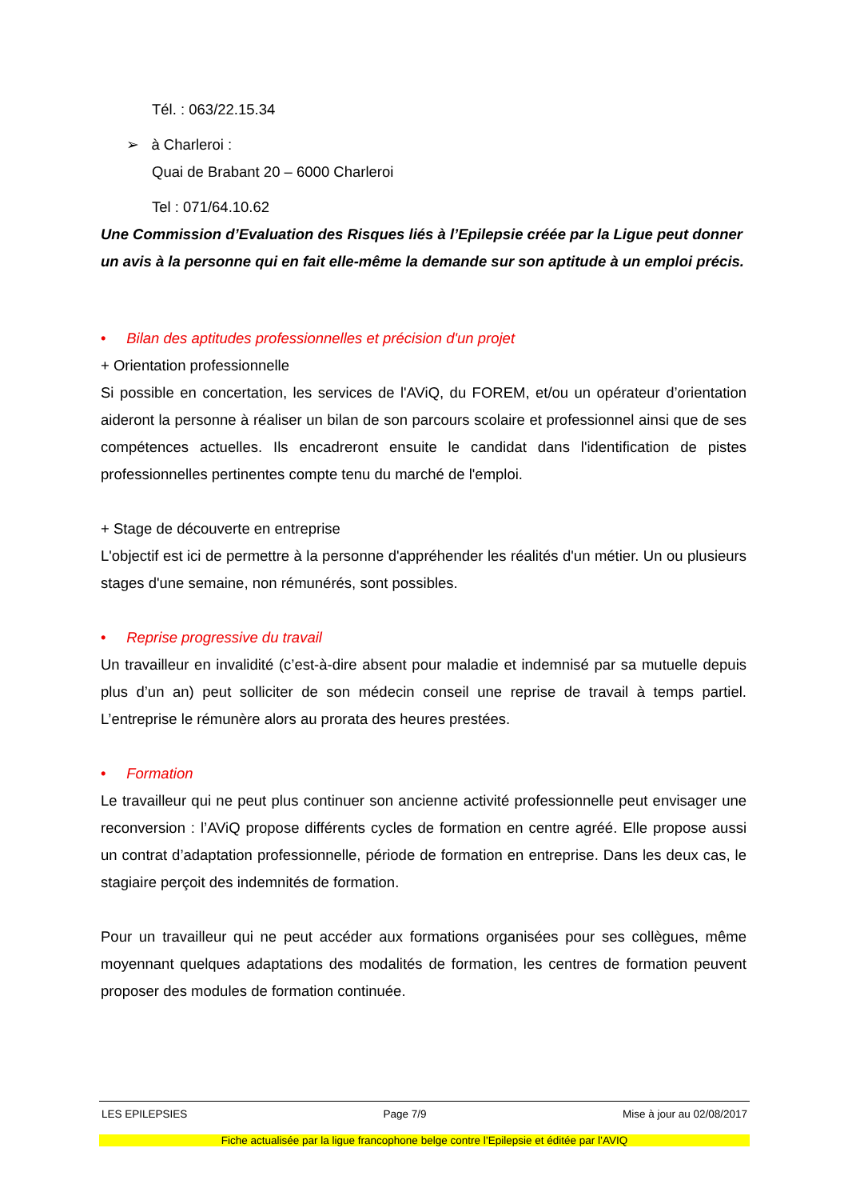Tél. : 063/22.15.34
➢ à Charleroi :
Quai de Brabant 20 – 6000 Charleroi
Tel : 071/64.10.62
Une Commission d’Evaluation des Risques liés à l’Epilepsie créée par la Ligue peut donner un avis à la personne qui en fait elle-même la demande sur son aptitude à un emploi précis.
• Bilan des aptitudes professionnelles et précision d'un projet
+ Orientation professionnelle
Si possible en concertation, les services de l'AViQ, du FOREM, et/ou un opérateur d’orientation aideront la personne à réaliser un bilan de son parcours scolaire et professionnel ainsi que de ses compétences actuelles. Ils encadreront ensuite le candidat dans l'identification de pistes professionnelles pertinentes compte tenu du marché de l'emploi.
+ Stage de découverte en entreprise
L'objectif est ici de permettre à la personne d'appréhender les réalités d'un métier. Un ou plusieurs stages d'une semaine, non rémunérés, sont possibles.
• Reprise progressive du travail
Un travailleur en invalidité (c’est-à-dire absent pour maladie et indemnisé par sa mutuelle depuis plus d’un an) peut solliciter de son médecin conseil une reprise de travail à temps partiel. L’entreprise le rémunère alors au prorata des heures prestées.
• Formation
Le travailleur qui ne peut plus continuer son ancienne activité professionnelle peut envisager une reconversion : l’AViQ propose différents cycles de formation en centre agréé. Elle propose aussi un contrat d’adaptation professionnelle, période de formation en entreprise. Dans les deux cas, le stagiaire perçoit des indemnités de formation.
Pour un travailleur qui ne peut accéder aux formations organisées pour ses collègues, même moyennant quelques adaptations des modalités de formation, les centres de formation peuvent proposer des modules de formation continuée.
LES EPILEPSIES Page 7/9 Mise à jour au 02/08/2017
Fiche actualisée par la ligue francophone belge contre l’Epilepsie et éditée par l’AVIQ